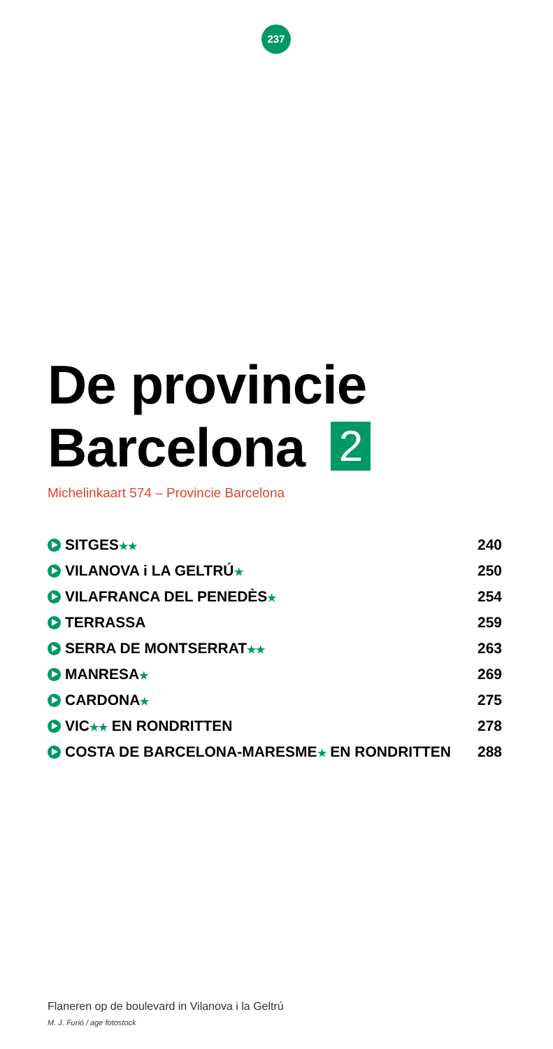237
De provincie
Barcelona 2
Michelinkaart 574 – Provincie Barcelona
| SITGES ★★ | 240 |
| VILANOVA i LA GELTRÚ ★ | 250 |
| VILAFRANCA DEL PENEDÈS ★ | 254 |
| TERRASSA | 259 |
| SERRA DE MONTSERRAT ★★ | 263 |
| MANRESA ★ | 269 |
| CARDONA ★ | 275 |
| VIC ★★ EN RONDRITTEN | 278 |
| COSTA DE BARCELONA-MARESME ★ EN RONDRITTEN | 288 |
Flaneren op de boulevard in Vilanova i la Geltrú
M. J. Furió / age fotostock